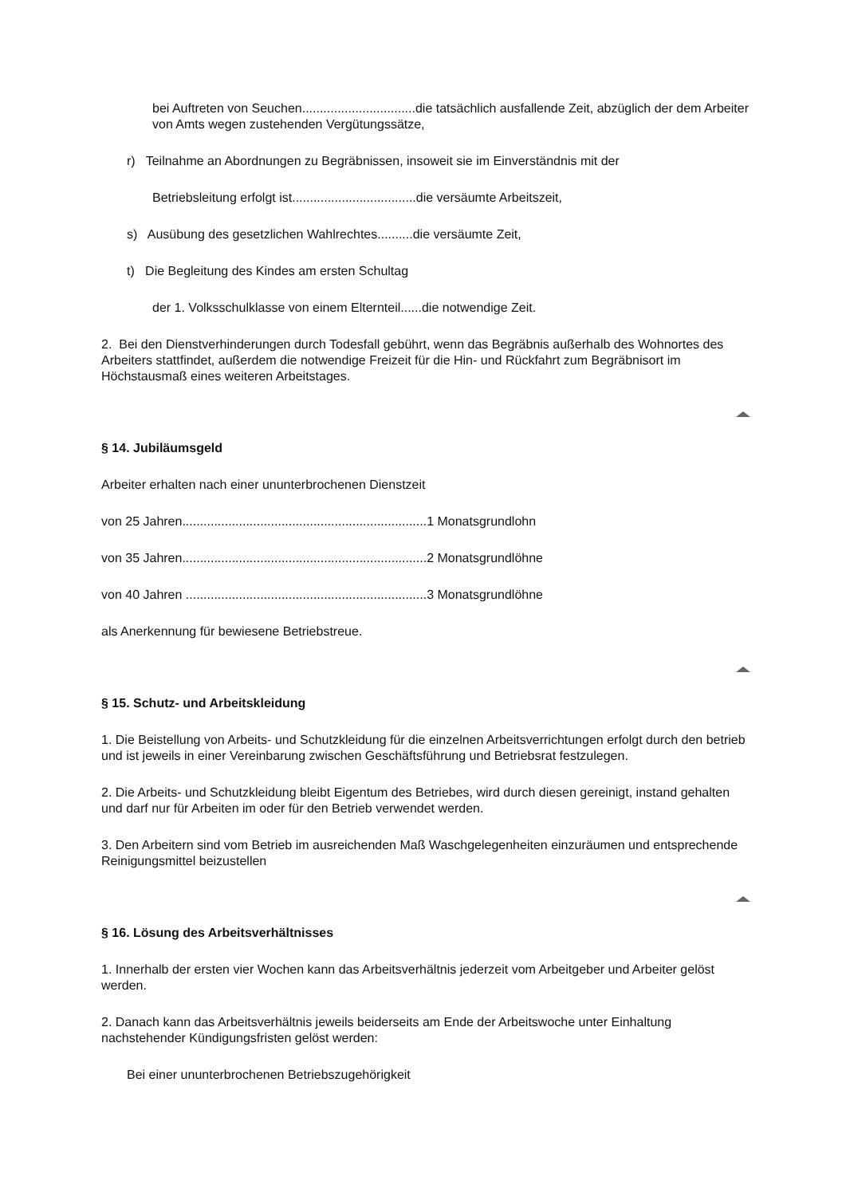bei Auftreten von Seuchen................................die tatsächlich ausfallende Zeit, abzüglich der dem Arbeiter von Amts wegen zustehenden Vergütungssätze,
r) Teilnahme an Abordnungen zu Begräbnissen, insoweit sie im Einverständnis mit der
Betriebsleitung erfolgt ist...................................die versäumte Arbeitszeit,
s) Ausübung des gesetzlichen Wahlrechtes..........die versäumte Zeit,
t) Die Begleitung des Kindes am ersten Schultag
der 1. Volksschulklasse von einem Elternteil......die notwendige Zeit.
2. Bei den Dienstverhinderungen durch Todesfall gebührt, wenn das Begräbnis außerhalb des Wohnortes des Arbeiters stattfindet, außerdem die notwendige Freizeit für die Hin- und Rückfahrt zum Begräbnisort im Höchstausmaß eines weiteren Arbeitstages.
§ 14. Jubiläumsgeld
Arbeiter erhalten nach einer ununterbrochenen Dienstzeit
von 25 Jahren.....................................................................1 Monatsgrundlohn
von 35 Jahren.....................................................................2 Monatsgrundlöhne
von 40 Jahren ....................................................................3 Monatsgrundlöhne
als Anerkennung für bewiesene Betriebstreue.
§ 15. Schutz- und Arbeitskleidung
1. Die Beistellung von Arbeits- und Schutzkleidung für die einzelnen Arbeitsverrichtungen erfolgt durch den betrieb und ist jeweils in einer Vereinbarung zwischen Geschäftsführung und Betriebsrat festzulegen.
2. Die Arbeits- und Schutzkleidung bleibt Eigentum des Betriebes, wird durch diesen gereinigt, instand gehalten und darf nur für Arbeiten im oder für den Betrieb verwendet werden.
3. Den Arbeitern sind vom Betrieb im ausreichenden Maß Waschgelegenheiten einzuräumen und entsprechende Reinigungsmittel beizustellen
§ 16. Lösung des Arbeitsverhältnisses
1. Innerhalb der ersten vier Wochen kann das Arbeitsverhältnis jederzeit vom Arbeitgeber und Arbeiter gelöst werden.
2. Danach kann das Arbeitsverhältnis jeweils beiderseits am Ende der Arbeitswoche unter Einhaltung nachstehender Kündigungsfristen gelöst werden:
Bei einer ununterbrochenen Betriebszugehörigkeit